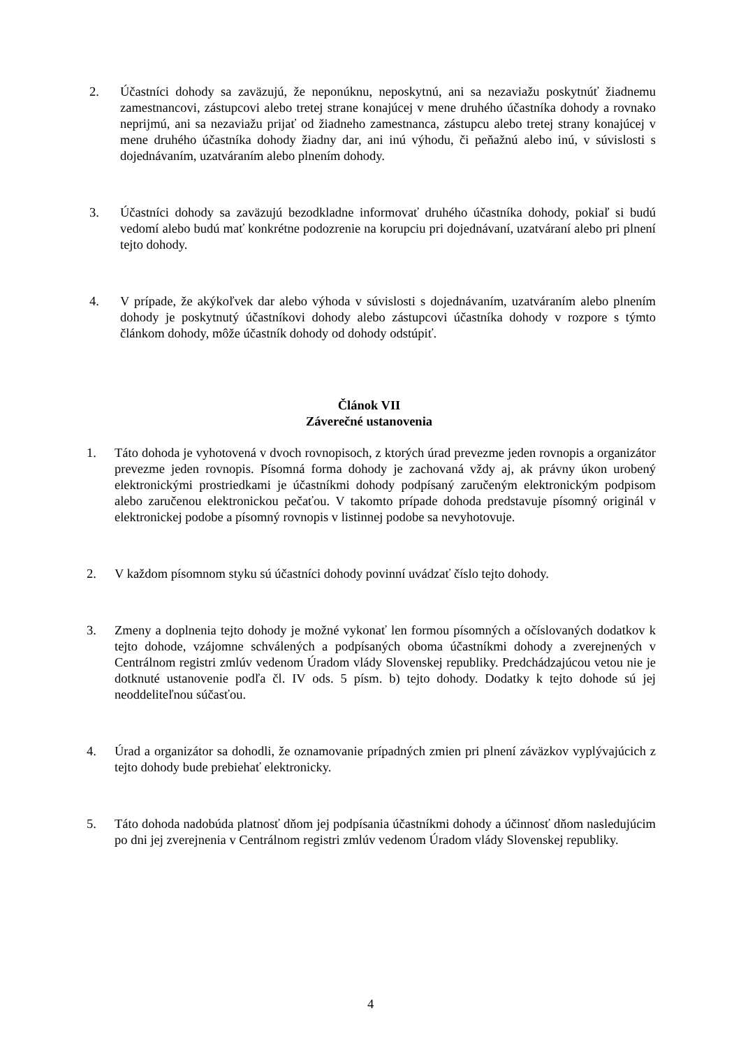2. Účastníci dohody sa zaväzujú, že neponúknu, neposkytnú, ani sa nezaviažu poskytnúť žiadnemu zamestnancovi, zástupcovi alebo tretej strane konajúcej v mene druhého účastníka dohody a rovnako neprijmú, ani sa nezaviažu prijať od žiadneho zamestnanca, zástupcu alebo tretej strany konajúcej v mene druhého účastníka dohody žiadny dar, ani inú výhodu, či peňažnú alebo inú, v súvislosti s dojednávaním, uzatváraním alebo plnením dohody.
3. Účastníci dohody sa zaväzujú bezodkladne informovať druhého účastníka dohody, pokiaľ si budú vedomí alebo budú mať konkrétne podozrenie na korupciu pri dojednávaní, uzatváraní alebo pri plnení tejto dohody.
4. V prípade, že akýkoľvek dar alebo výhoda v súvislosti s dojednávaním, uzatváraním alebo plnením dohody je poskytnutý účastníkovi dohody alebo zástupcovi účastníka dohody v rozpore s týmto článkom dohody, môže účastník dohody od dohody odstúpiť.
Článok VII
Záverečné ustanovenia
1. Táto dohoda je vyhotovená v dvoch rovnopisoch, z ktorých úrad prevezme jeden rovnopis a organizátor prevezme jeden rovnopis. Písomná forma dohody je zachovaná vždy aj, ak právny úkon urobený elektronickými prostriedkami je účastníkmi dohody podpísaný zaručeným elektronickým podpisom alebo zaručenou elektronickou pečaťou. V takomto prípade dohoda predstavuje písomný originál v elektronickej podobe a písomný rovnopis v listinnej podobe sa nevyhotovuje.
2. V každom písomnom styku sú účastníci dohody povinní uvádzať číslo tejto dohody.
3. Zmeny a doplnenia tejto dohody je možné vykonať len formou písomných a očíslovaných dodatkov k tejto dohode, vzájomne schválených a podpísaných oboma účastníkmi dohody a zverejnených v Centrálnom registri zmlúv vedenom Úradom vlády Slovenskej republiky. Predchádzajúcou vetou nie je dotknuté ustanovenie podľa čl. IV ods. 5 písm. b) tejto dohody. Dodatky k tejto dohode sú jej neoddeliteľnou súčasťou.
4. Úrad a organizátor sa dohodli, že oznamovanie prípadných zmien pri plnení záväzkov vyplývajúcich z tejto dohody bude prebiehať elektronicky.
5. Táto dohoda nadobúda platnosť dňom jej podpísania účastníkmi dohody a účinnosť dňom nasledujúcim po dni jej zverejnenia v Centrálnom registri zmlúv vedenom Úradom vlády Slovenskej republiky.
4